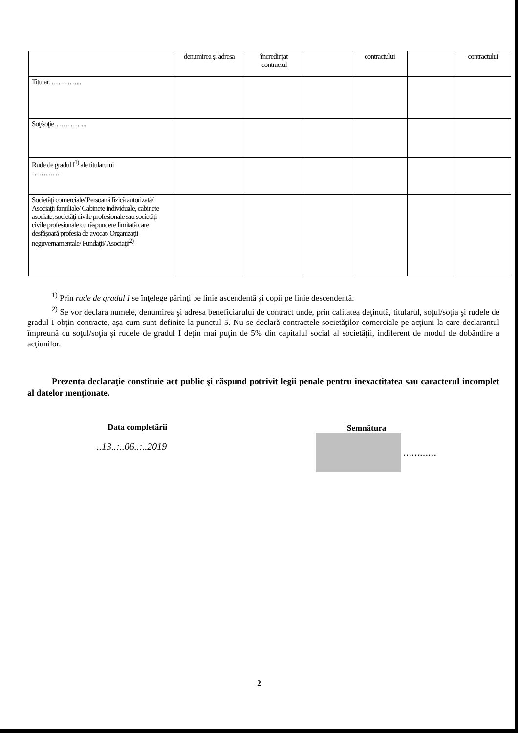| | denumirea şi adresa | încredinţat contractul | | contractului | | contractului |
| Titular…………... | | | | | | |
| Soţ/soţie…………... | | | | | | |
| Rude de gradul I<sup>1)</sup> ale titularului ………… | | | | | | |
| Societăţi comerciale/ Persoană fizică autorizată/ Asociaţii familiale/ Cabinete individuale, cabinete asociate, societăţi civile profesionale sau societăţi civile profesionale cu răspundere limitată care desfăşoară profesia de avocat/ Organizaţii neguvernamentale/ Fundaţii/ Asociaţii<sup>2)</sup> | | | | | | |
<sup>1)</sup> Prin rude de gradul I se înţelege părinţi pe linie ascendentă şi copii pe linie descendentă.
<sup>2)</sup> Se vor declara numele, denumirea şi adresa beneficiarului de contract unde, prin calitatea deţinută, titularul, soţul/soţia şi rudele de gradul I obţin contracte, aşa cum sunt definite la punctul 5. Nu se declară contractele societăţilor comerciale pe acţiuni la care declarantul împreună cu soţul/soţia şi rudele de gradul I deţin mai puţin de 5% din capitalul social al societăţii, indiferent de modul de dobândire a acţiunilor.
Prezenta declaraţie constituie act public şi răspund potrivit legii penale pentru inexactitatea sau caracterul incomplet al datelor menţionate.
Data completării
..13..:..06..:..2019
Semnătura
…………
2